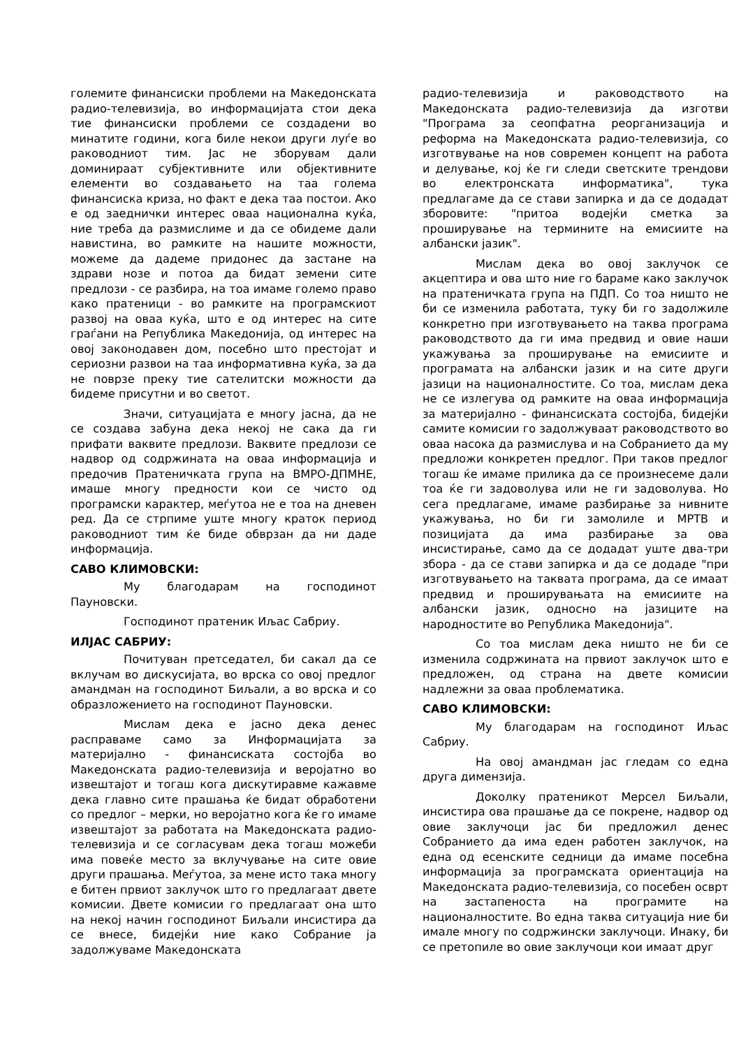големите финансиски проблеми на Македонската радио-телевизија, во информацијата стои дека тие финансиски проблеми се создадени во минатите години, кога биле некои други луѓе во раководниот тим. Јас не зборувам дали доминираат субјективните или објективните елементи во создавањето на таа голема финансиска криза, но факт е дека таа постои. Ако е од заеднички интерес оваа национална куќа, ние треба да размислиме и да се обидеме дали навистина, во рамките на нашите можности, можеме да дадеме придонес да застане на здрави нозе и потоа да бидат земени сите предлози - се разбира, на тоа имаме големо право како пратеници - во рамките на програмскиот развој на оваа куќа, што е од интерес на сите граѓани на Република Македонија, од интерес на овој законодавен дом, посебно што престојат и сериозни развои на таа информативна куќа, за да не поврзе преку тие сателитски можности да бидеме присутни и во светот.
Значи, ситуацијата е многу јасна, да не се создава забуна дека некој не сака да ги прифати ваквите предлози. Ваквите предлози се надвор од содржината на оваа информација и предочив Пратеничката група на ВМРО-ДПМНЕ, имаше многу предности кои се чисто од програмски карактер, меѓутоа не е тоа на дневен ред. Да се стрпиме уште многу краток период раководниот тим ќе биде обврзан да ни даде информација.
САВО КЛИМОВСКИ:
Му благодарам на господинот Пауновски.
Господинот пратеник Иљас Сабриу.
ИЛЈАС САБРИУ:
Почитуван претседател, би сакал да се вклучам во дискусијата, во врска со овој предлог амандман на господинот Биљали, а во врска и со образложението на господинот Пауновски.
Мислам дека е јасно дека денес расправаме само за Информацијата за материјално - финансиската состојба во Македонската радио-телевизија и веројатно во извештајот и тогаш кога дискутиравме кажавме дека главно сите прашања ќе бидат обработени со предлог – мерки, но веројатно кога ќе го имаме извештајот за работата на Македонската радио-телевизија и се согласувам дека тогаш можеби има повеќе место за вклучување на сите овие други прашања. Меѓутоа, за мене исто така многу е битен првиот заклучок што го предлагаат двете комисии. Двете комисии го предлагаат она што на некој начин господинот Биљали инсистира да се внесе, бидејќи ние како Собрание ја задолжуваме Македонската
радио-телевизија и раководството на Македонската радио-телевизија да изготви "Програма за сеопфатна реорганизација и реформа на Македонската радио-телевизија, со изготвување на нов современ концепт на работа и делување, кој ќе ги следи светските трендови во електронската информатика", тука предлагаме да се стави запирка и да се додадат зборовите: "притоа водејќи сметка за проширување на термините на емисиите на албански јазик".
Мислам дека во овој заклучок се акцептира и ова што ние го бараме како заклучок на пратеничката група на ПДП. Со тоа ништо не би се изменила работата, туку би го задолжиле конкретно при изготвувањето на таква програма раководството да ги има предвид и овие наши укажувања за проширување на емисиите и програмата на албански јазик и на сите други јазици на националностите. Со тоа, мислам дека не се излегува од рамките на оваа информација за материјално - финансиската состојба, бидејќи самите комисии го задолжуваат раководството во оваа насока да размислува и на Собранието да му предложи конкретен предлог. При таков предлог тогаш ќе имаме прилика да се произнесеме дали тоа ќе ги задоволува или не ги задоволува. Но сега предлагаме, имаме разбирање за нивните укажувања, но би ги замолиле и МРТВ и позицијата да има разбирање за ова инсистирање, само да се додадат уште два-три збора - да се стави запирка и да се додаде "при изготвувањето на таквата програма, да се имаат предвид и проширувањата на емисиите на албански јазик, односно на јазиците на народностите во Република Македонија".
Со тоа мислам дека ништо не би се изменила содржината на првиот заклучок што е предложен, од страна на двете комисии надлежни за оваа проблематика.
САВО КЛИМОВСКИ:
Му благодарам на господинот Иљас Сабриу.
На овој амандман јас гледам со една друга димензија.
Доколку пратеникот Мерсел Биљали, инсистира ова прашање да се покрене, надвор од овие заклучоци јас би предложил денес Собранието да има еден работен заклучок, на една од есенските седници да имаме посебна информација за програмската ориентација на Македонската радио-телевизија, со посебен осврт на застапеноста на програмите на националностите. Во една таква ситуација ние би имале многу по содржински заклучоци. Инаку, би се претопиле во овие заклучоци кои имаат друг